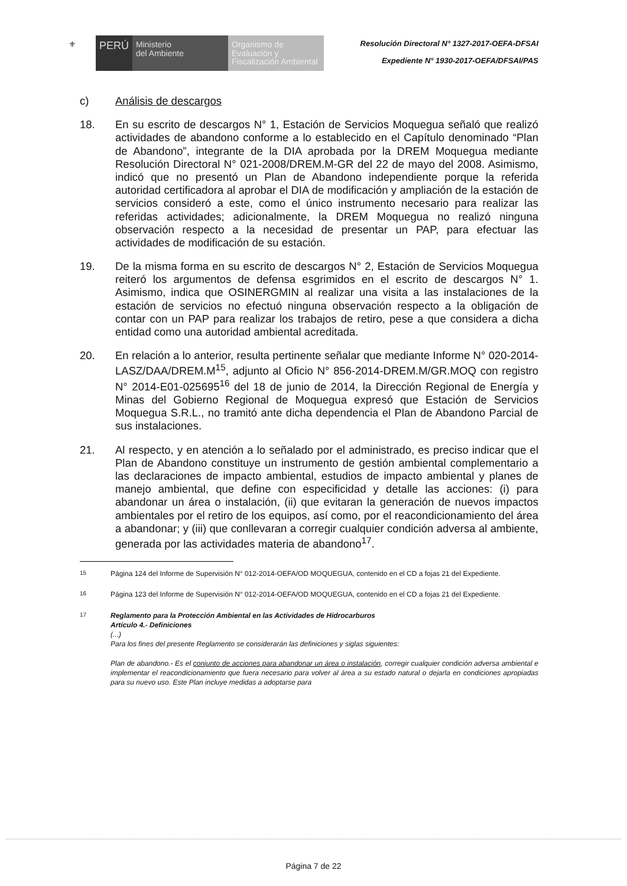⚜
PERÚ
Ministerio
del Ambiente
Organismo de
Evaluación y
Fiscalización Ambiental
Resolución Directoral N° 1327-2017-OEFA-DFSAI
Expediente N° 1930-2017-OEFA/DFSAI/PAS
c) Análisis de descargos
18. En su escrito de descargos N° 1, Estación de Servicios Moquegua señaló que realizó actividades de abandono conforme a lo establecido en el Capítulo denominado “Plan de Abandono”, integrante de la DIA aprobada por la DREM Moquegua mediante Resolución Directoral N° 021-2008/DREM.M-GR del 22 de mayo del 2008. Asimismo, indicó que no presentó un Plan de Abandono independiente porque la referida autoridad certificadora al aprobar el DIA de modificación y ampliación de la estación de servicios consideró a este, como el único instrumento necesario para realizar las referidas actividades; adicionalmente, la DREM Moquegua no realizó ninguna observación respecto a la necesidad de presentar un PAP, para efectuar las actividades de modificación de su estación.
19. De la misma forma en su escrito de descargos N° 2, Estación de Servicios Moquegua reiteró los argumentos de defensa esgrimidos en el escrito de descargos N° 1. Asimismo, indica que OSINERGMIN al realizar una visita a las instalaciones de la estación de servicios no efectuó ninguna observación respecto a la obligación de contar con un PAP para realizar los trabajos de retiro, pese a que considera a dicha entidad como una autoridad ambiental acreditada.
20. En relación a lo anterior, resulta pertinente señalar que mediante Informe N° 020-2014-LASZ/DAA/DREM.M<sup>15</sup>, adjunto al Oficio N° 856-2014-DREM.M/GR.MOQ con registro N° 2014-E01-025695<sup>16</sup> del 18 de junio de 2014, la Dirección Regional de Energía y Minas del Gobierno Regional de Moquegua expresó que Estación de Servicios Moquegua S.R.L., no tramitó ante dicha dependencia el Plan de Abandono Parcial de sus instalaciones.
21. Al respecto, y en atención a lo señalado por el administrado, es preciso indicar que el Plan de Abandono constituye un instrumento de gestión ambiental complementario a las declaraciones de impacto ambiental, estudios de impacto ambiental y planes de manejo ambiental, que define con especificidad y detalle las acciones: (i) para abandonar un área o instalación, (ii) que evitaran la generación de nuevos impactos ambientales por el retiro de los equipos, así como, por el reacondicionamiento del área a abandonar; y (iii) que conllevaran a corregir cualquier condición adversa al ambiente, generada por las actividades materia de abandono<sup>17</sup>.
<sup>15</sup> Página 124 del Informe de Supervisión N° 012-2014-OEFA/OD MOQUEGUA, contenido en el CD a fojas 21 del Expediente.
<sup>16</sup> Página 123 del Informe de Supervisión N° 012-2014-OEFA/OD MOQUEGUA, contenido en el CD a fojas 21 del Expediente.
<sup>17</sup> Reglamento para la Protección Ambiental en las Actividades de Hidrocarburos
Artículo 4.- Definiciones
(...)
Para los fines del presente Reglamento se considerarán las definiciones y siglas siguientes:
Plan de abandono.- Es el conjunto de acciones para abandonar un área o instalación, corregir cualquier condición adversa ambiental e implementar el reacondicionamiento que fuera necesario para volver al área a su estado natural o dejarla en condiciones apropiadas para su nuevo uso. Este Plan incluye medidas a adoptarse para
Página 7 de 22